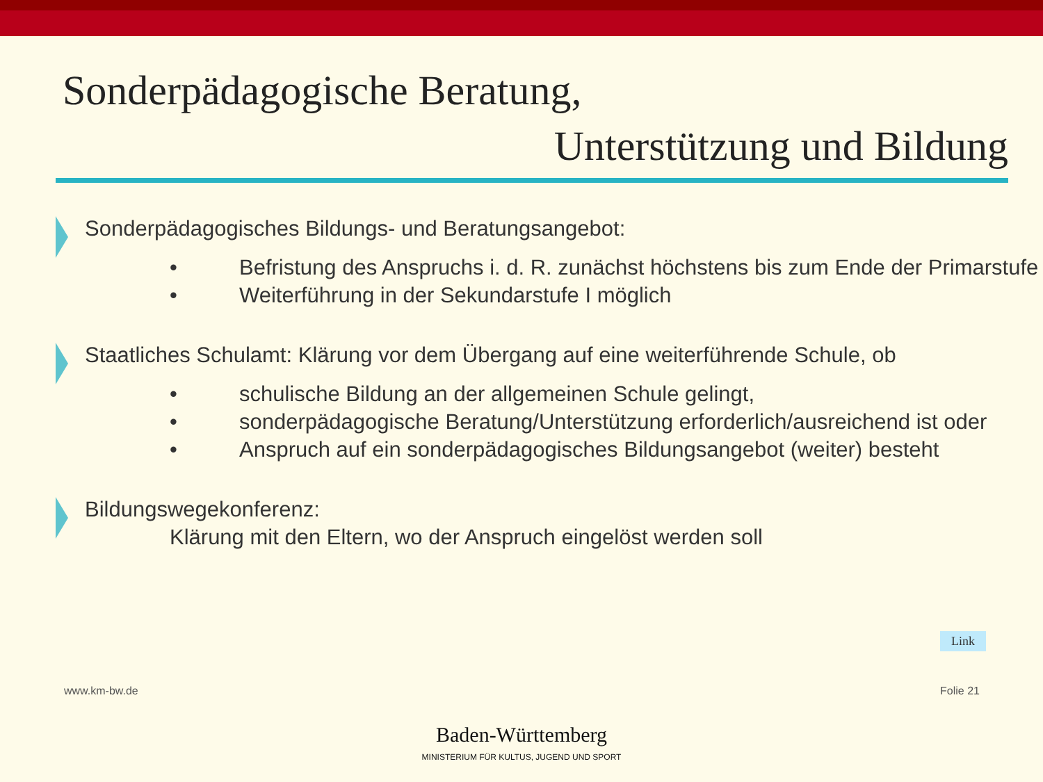Sonderpädagogische Beratung,
Unterstützung und Bildung
Sonderpädagogisches Bildungs- und Beratungsangebot:
• Befristung des Anspruchs i. d. R. zunächst höchstens bis zum Ende der Primarstufe
• Weiterführung in der Sekundarstufe I möglich
Staatliches Schulamt: Klärung vor dem Übergang auf eine weiterführende Schule, ob
• schulische Bildung an der allgemeinen Schule gelingt,
• sonderpädagogische Beratung/Unterstützung erforderlich/ausreichend ist oder
• Anspruch auf ein sonderpädagogisches Bildungsangebot (weiter) besteht
Bildungswegekonferenz:
Klärung mit den Eltern, wo der Anspruch eingelöst werden soll
Link
www.km-bw.de Folie 21
Baden-Württemberg
MINISTERIUM FÜR KULTUS, JUGEND UND SPORT